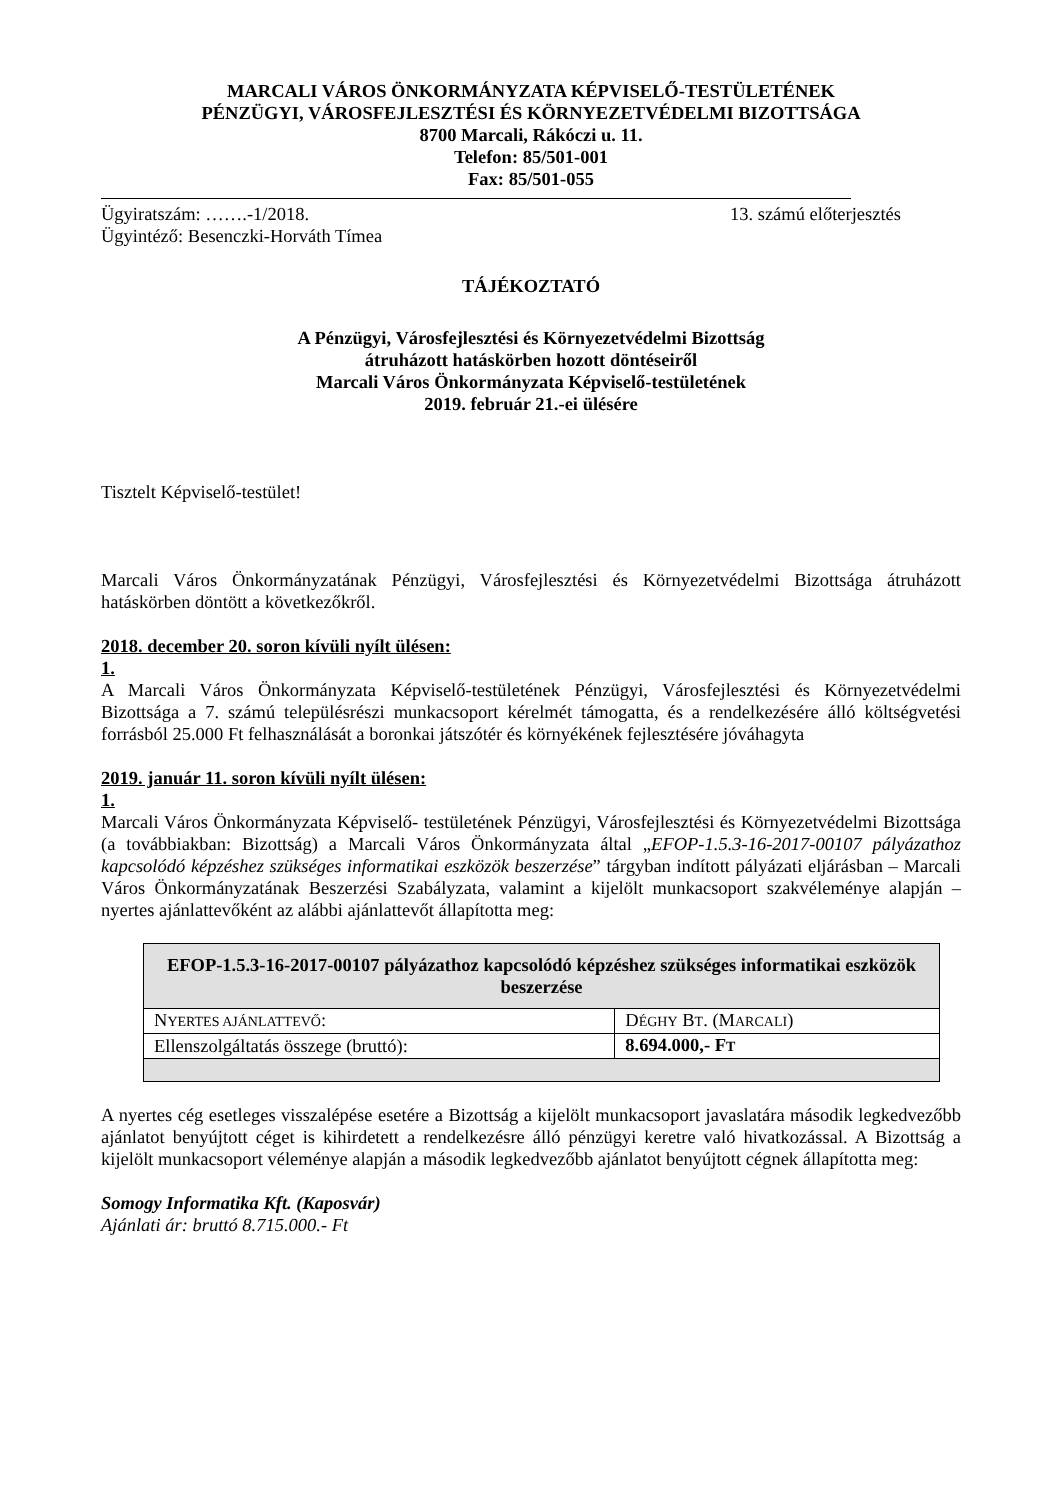MARCALI VÁROS ÖNKORMÁNYZATA KÉPVISELŐ-TESTÜLETÉNEK
PÉNZÜGYI, VÁROSFEJLESZTÉSI ÉS KÖRNYEZETVÉDELMI BIZOTTSÁGA
8700 Marcali, Rákóczi u. 11.
Telefon: 85/501-001
Fax: 85/501-055
Ügyiratszám: …….-1/2018. 13. számú előterjesztés
Ügyintéző: Besenczki-Horváth Tímea
TÁJÉKOZTATÓ
A Pénzügyi, Városfejlesztési és Környezetvédelmi Bizottság
átruházott hatáskörben hozott döntéseiről
Marcali Város Önkormányzata Képviselő-testületének
2019. február 21.-ei ülésére
Tisztelt Képviselő-testület!
Marcali Város Önkormányzatának Pénzügyi, Városfejlesztési és Környezetvédelmi Bizottsága átruházott hatáskörben döntött a következőkről.
2018. december 20. soron kívüli nyílt ülésen:
1.
A Marcali Város Önkormányzata Képviselő-testületének Pénzügyi, Városfejlesztési és Környezetvédelmi Bizottsága a 7. számú településrészi munkacsoport kérelmét támogatta, és a rendelkezésére álló költségvetési forrásból 25.000 Ft felhasználását a boronkai játszótér és környékének fejlesztésére jóváhagyta
2019. január 11. soron kívüli nyílt ülésen:
1.
Marcali Város Önkormányzata Képviselő- testületének Pénzügyi, Városfejlesztési és Környezetvédelmi Bizottsága (a továbbiakban: Bizottság) a Marcali Város Önkormányzata által „EFOP-1.5.3-16-2017-00107 pályázathoz kapcsolódó képzéshez szükséges informatikai eszközök beszerzése” tárgyban indított pályázati eljárásban – Marcali Város Önkormányzatának Beszerzési Szabályzata, valamint a kijelölt munkacsoport szakvéleménye alapján – nyertes ajánlattevőként az alábbi ajánlattevőt állapította meg:
| EFOP-1.5.3-16-2017-00107 pályázathoz kapcsolódó képzéshez szükséges informatikai eszközök beszerzése | |
| --- | --- |
| N YERTES AJÁNLATTEVŐ : | D ÉGHY B T . (M ARCALI ) |
| Ellenszolgáltatás összege (bruttó): | 8.694.000,- F T |
A nyertes cég esetleges visszalépése esetére a Bizottság a kijelölt munkacsoport javaslatára második legkedvezőbb ajánlatot benyújtott céget is kihirdetett a rendelkezésre álló pénzügyi keretre való hivatkozással. A Bizottság a kijelölt munkacsoport véleménye alapján a második legkedvezőbb ajánlatot benyújtott cégnek állapította meg:
Somogy Informatika Kft. (Kaposvár)
Ajánlati ár: bruttó 8.715.000.- Ft